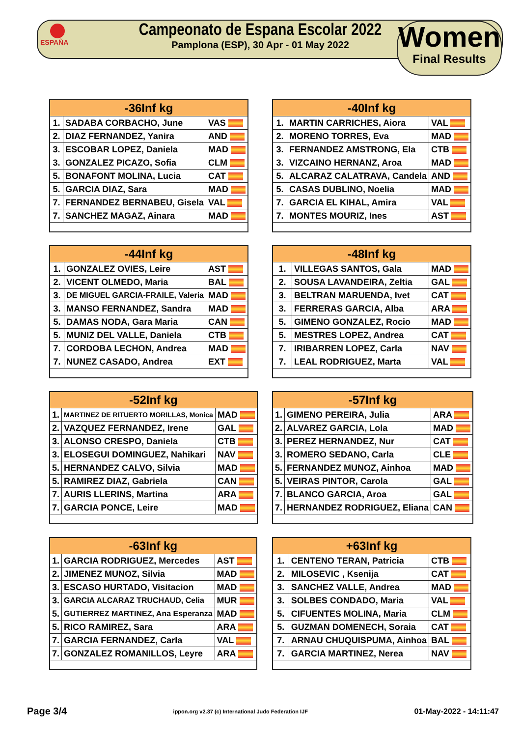ESPAÑA
Campeonato de Espana Escolar 2022
Pamplona (ESP), 30 Apr - 01 May 2022
Women
Final Results
| -36Inf kg | | |
| --- | --- | --- |
| 1. | SADABA CORBACHO, June | VAS |
| 2. | DIAZ FERNANDEZ, Yanira | AND |
| 3. | ESCOBAR LOPEZ, Daniela | MAD |
| 3. | GONZALEZ PICAZO, Sofia | CLM |
| 5. | BONAFONT MOLINA, Lucia | CAT |
| 5. | GARCIA DIAZ, Sara | MAD |
| 7. | FERNANDEZ BERNABEU, Gisela | VAL |
| 7. | SANCHEZ MAGAZ, Ainara | MAD |
| -40Inf kg | | |
| --- | --- | --- |
| 1. | MARTIN CARRICHES, Aiora | VAL |
| 2. | MORENO TORRES, Eva | MAD |
| 3. | FERNANDEZ AMSTRONG, Ela | CTB |
| 3. | VIZCAINO HERNANZ, Aroa | MAD |
| 5. | ALCARAZ CALATRAVA, Candela | AND |
| 5. | CASAS DUBLINO, Noelia | MAD |
| 7. | GARCIA EL KIHAL, Amira | VAL |
| 7. | MONTES MOURIZ, Ines | AST |
| -44Inf kg | | |
| --- | --- | --- |
| 1. | GONZALEZ OVIES, Leire | AST |
| 2. | VICENT OLMEDO, Maria | BAL |
| 3. | DE MIGUEL GARCIA-FRAILE, Valeria | MAD |
| 3. | MANSO FERNANDEZ, Sandra | MAD |
| 5. | DAMAS NODA, Gara Maria | CAN |
| 5. | MUNIZ DEL VALLE, Daniela | CTB |
| 7. | CORDOBA LECHON, Andrea | MAD |
| 7. | NUNEZ CASADO, Andrea | EXT |
| -48Inf kg | | |
| --- | --- | --- |
| 1. | VILLEGAS SANTOS, Gala | MAD |
| 2. | SOUSA LAVANDEIRA, Zeltia | GAL |
| 3. | BELTRAN MARUENDA, Ivet | CAT |
| 3. | FERRERAS GARCIA, Alba | ARA |
| 5. | GIMENO GONZALEZ, Rocio | MAD |
| 5. | MESTRES LOPEZ, Andrea | CAT |
| 7. | IRIBARREN LOPEZ, Carla | NAV |
| 7. | LEAL RODRIGUEZ, Marta | VAL |
| -52Inf kg | | |
| --- | --- | --- |
| 1. | MARTINEZ DE RITUERTO MORILLAS, Monica | MAD |
| 2. | VAZQUEZ FERNANDEZ, Irene | GAL |
| 3. | ALONSO CRESPO, Daniela | CTB |
| 3. | ELOSEGUI DOMINGUEZ, Nahikari | NAV |
| 5. | HERNANDEZ CALVO, Silvia | MAD |
| 5. | RAMIREZ DIAZ, Gabriela | CAN |
| 7. | AURIS LLERINS, Martina | ARA |
| 7. | GARCIA PONCE, Leire | MAD |
| -57Inf kg | | |
| --- | --- | --- |
| 1. | GIMENO PEREIRA, Julia | ARA |
| 2. | ALVAREZ GARCIA, Lola | MAD |
| 3. | PEREZ HERNANDEZ, Nur | CAT |
| 3. | ROMERO SEDANO, Carla | CLE |
| 5. | FERNANDEZ MUNOZ, Ainhoa | MAD |
| 5. | VEIRAS PINTOR, Carola | GAL |
| 7. | BLANCO GARCIA, Aroa | GAL |
| 7. | HERNANDEZ RODRIGUEZ, Eliana | CAN |
| -63Inf kg | | |
| --- | --- | --- |
| 1. | GARCIA RODRIGUEZ, Mercedes | AST |
| 2. | JIMENEZ MUNOZ, Silvia | MAD |
| 3. | ESCASO HURTADO, Visitacion | MAD |
| 3. | GARCIA ALCARAZ TRUCHAUD, Celia | MUR |
| 5. | GUTIERREZ MARTINEZ, Ana Esperanza | MAD |
| 5. | RICO RAMIREZ, Sara | ARA |
| 7. | GARCIA FERNANDEZ, Carla | VAL |
| 7. | GONZALEZ ROMANILLOS, Leyre | ARA |
| +63Inf kg | | |
| --- | --- | --- |
| 1. | CENTENO TERAN, Patricia | CTB |
| 2. | MILOSEVIC , Ksenija | CAT |
| 3. | SANCHEZ VALLE, Andrea | MAD |
| 3. | SOLBES CONDADO, Maria | VAL |
| 5. | CIFUENTES MOLINA, Maria | CLM |
| 5. | GUZMAN DOMENECH, Soraia | CAT |
| 7. | ARNAU CHUQUISPUMA, Ainhoa | BAL |
| 7. | GARCIA MARTINEZ, Nerea | NAV |
Page 3/4 ippon.org v2.37 (c) International Judo Federation IJF 01-May-2022 - 14:11:47